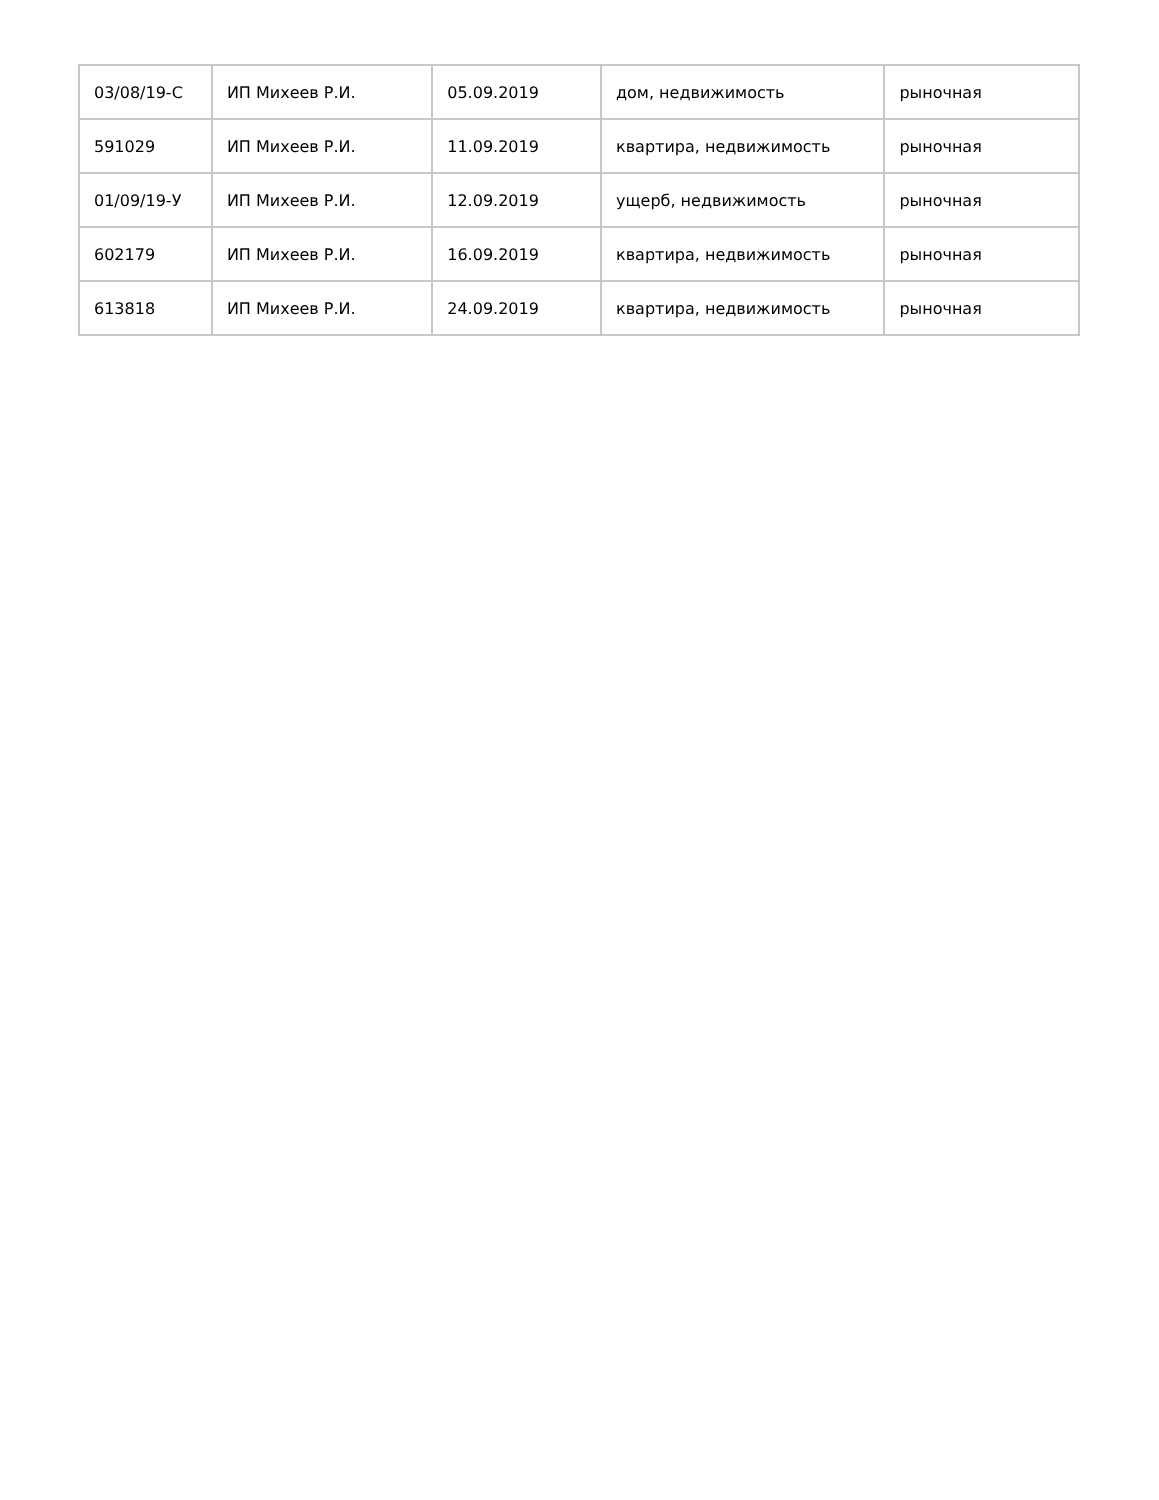| 03/08/19-С | ИП Михеев Р.И. | 05.09.2019 | дом, недвижимость | рыночная |
| 591029 | ИП Михеев Р.И. | 11.09.2019 | квартира, недвижимость | рыночная |
| 01/09/19-У | ИП Михеев Р.И. | 12.09.2019 | ущерб, недвижимость | рыночная |
| 602179 | ИП Михеев Р.И. | 16.09.2019 | квартира, недвижимость | рыночная |
| 613818 | ИП Михеев Р.И. | 24.09.2019 | квартира, недвижимость | рыночная |